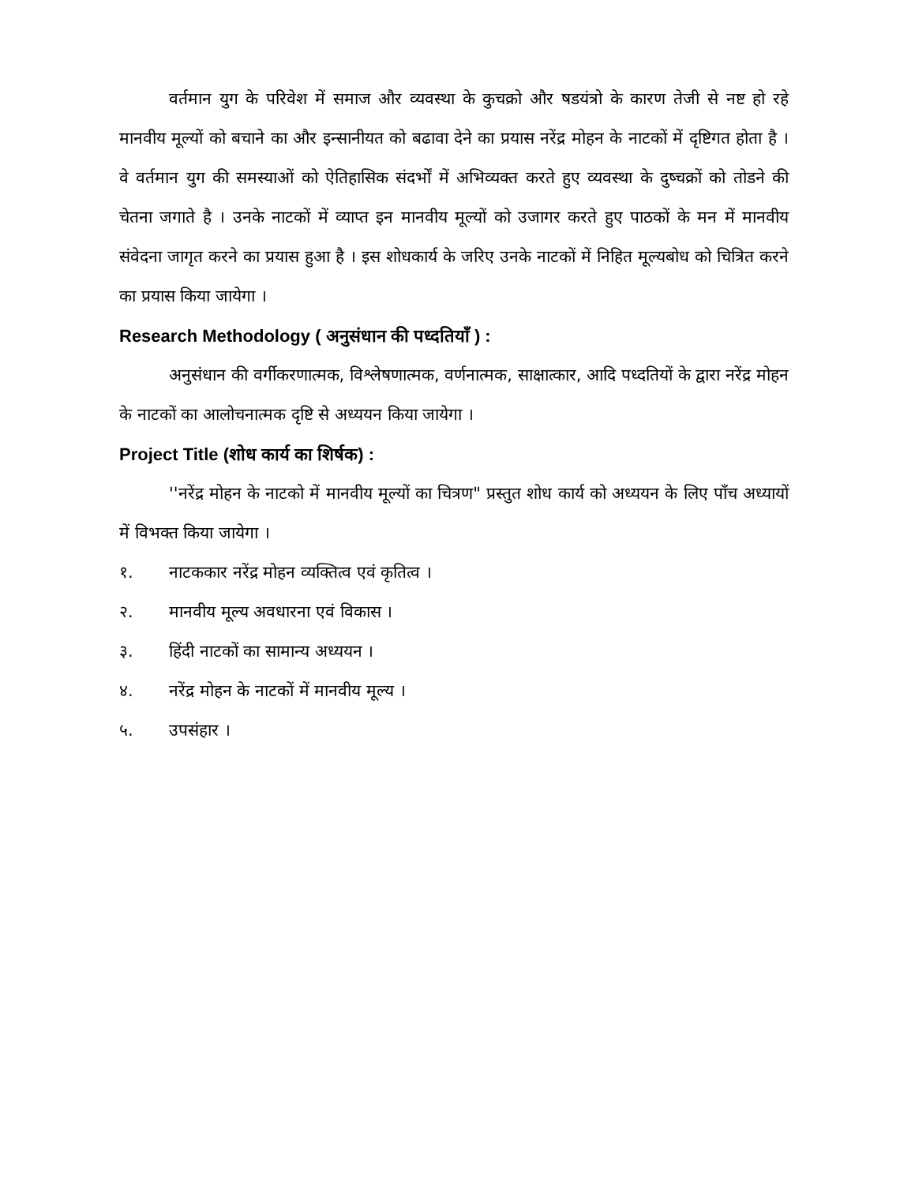वर्तमान युग के परिवेश में समाज और व्यवस्था के कुचक्रो और षडयंत्रो के कारण तेजी से नष्ट हो रहे मानवीय मूल्यों को बचाने का और इन्सानीयत को बढावा देने का प्रयास नरेंद्र मोहन के नाटकों में दृष्टिगत होता है । वे वर्तमान युग की समस्याओं को ऐतिहासिक संदर्भों में अभिव्यक्त करते हुए व्यवस्था के दुष्चक्रों को तोडने की चेतना जगाते है । उनके नाटकों में व्याप्त इन मानवीय मूल्यों को उजागर करते हुए पाठकों के मन में मानवीय संवेदना जागृत करने का प्रयास हुआ है । इस शोधकार्य के जरिए उनके नाटकों में निहित मूल्यबोध को चित्रित करने का प्रयास किया जायेगा ।
Research Methodology ( अनुसंधान की पध्दतियाँ ) :
अनुसंधान की वर्गीकरणात्मक, विश्लेषणात्मक, वर्णनात्मक, साक्षात्कार, आदि पध्दतियों के द्वारा नरेंद्र मोहन के नाटकों का आलोचनात्मक दृष्टि से अध्ययन किया जायेगा ।
Project Title (शोध कार्य का शिर्षक) :
''नरेंद्र मोहन के नाटको में मानवीय मूल्यों का चित्रण" प्रस्तुत शोध कार्य को अध्ययन के लिए पाँच अध्यायों में विभक्त किया जायेगा ।
१. नाटककार नरेंद्र मोहन व्यक्तित्व एवं कृतित्व ।
२. मानवीय मूल्य अवधारना एवं विकास ।
३. हिंदी नाटकों का सामान्य अध्ययन ।
४. नरेंद्र मोहन के नाटकों में मानवीय मूल्य ।
५. उपसंहार ।